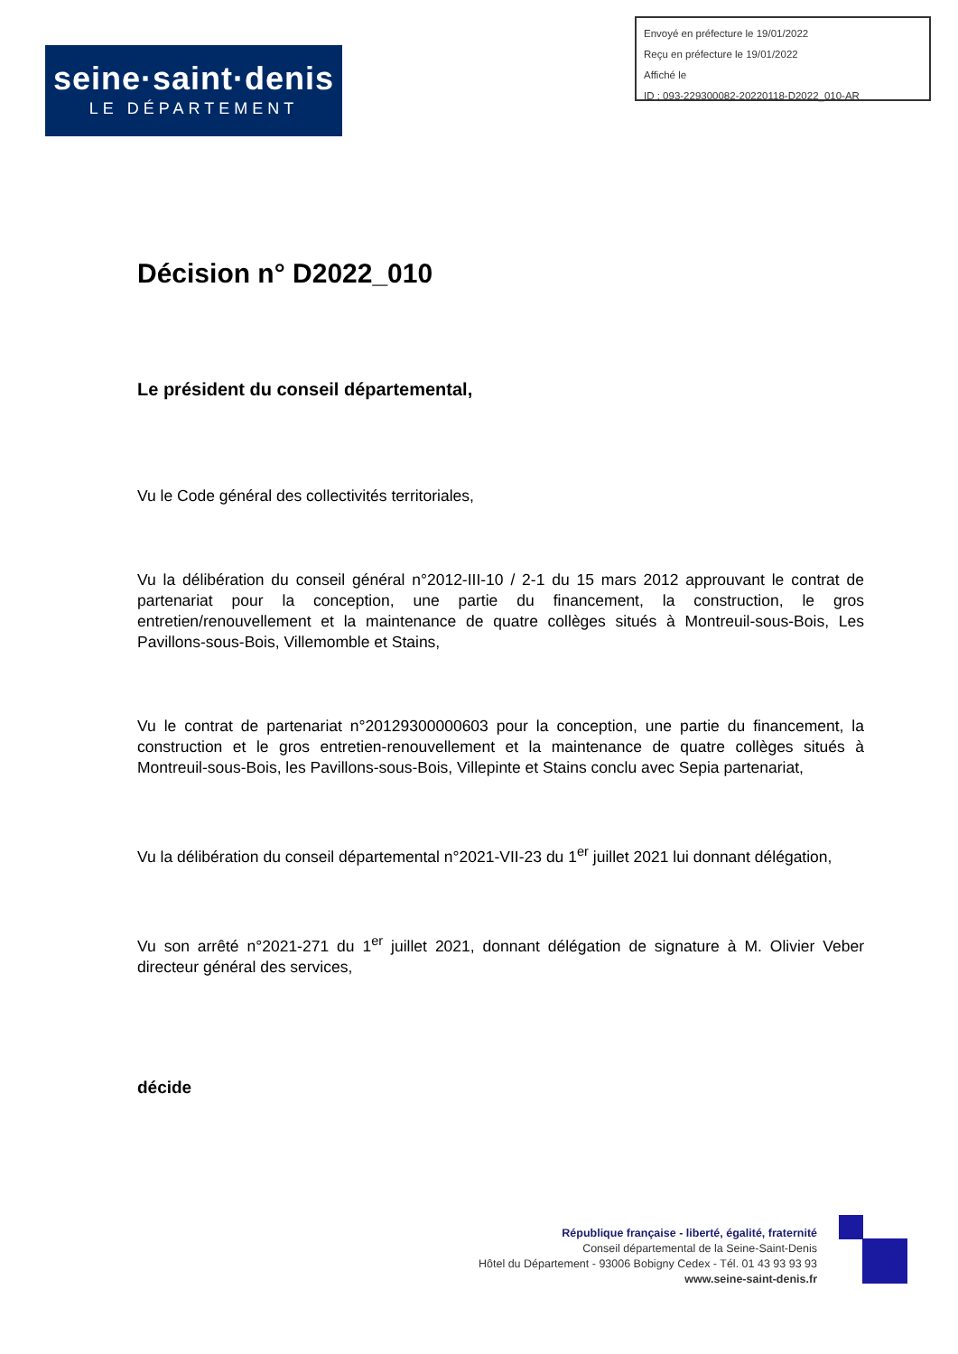Envoyé en préfecture le 19/01/2022
Reçu en préfecture le 19/01/2022
Affiché le
ID : 093-229300082-20220118-D2022_010-AR
seine·saint·denis
LE DÉPARTEMENT
Décision n° D2022_010
Le président du conseil départemental,
Vu le Code général des collectivités territoriales,
Vu la délibération du conseil général n°2012-III-10 / 2-1 du 15 mars 2012 approuvant le contrat de partenariat pour la conception, une partie du financement, la construction, le gros entretien/renouvellement et la maintenance de quatre collèges situés à Montreuil-sous-Bois, Les Pavillons-sous-Bois, Villemomble et Stains,
Vu le contrat de partenariat n°20129300000603 pour la conception, une partie du financement, la construction et le gros entretien-renouvellement et la maintenance de quatre collèges situés à Montreuil-sous-Bois, les Pavillons-sous-Bois, Villepinte et Stains conclu avec Sepia partenariat,
Vu la délibération du conseil départemental n°2021-VII-23 du 1<sup>er</sup> juillet 2021 lui donnant délégation,
Vu son arrêté n°2021-271 du 1<sup>er</sup> juillet 2021, donnant délégation de signature à M. Olivier Veber directeur général des services,
décide
République française - liberté, égalité, fraternité
Conseil départemental de la Seine-Saint-Denis
Hôtel du Département - 93006 Bobigny Cedex - Tél. 01 43 93 93 93
www.seine-saint-denis.fr